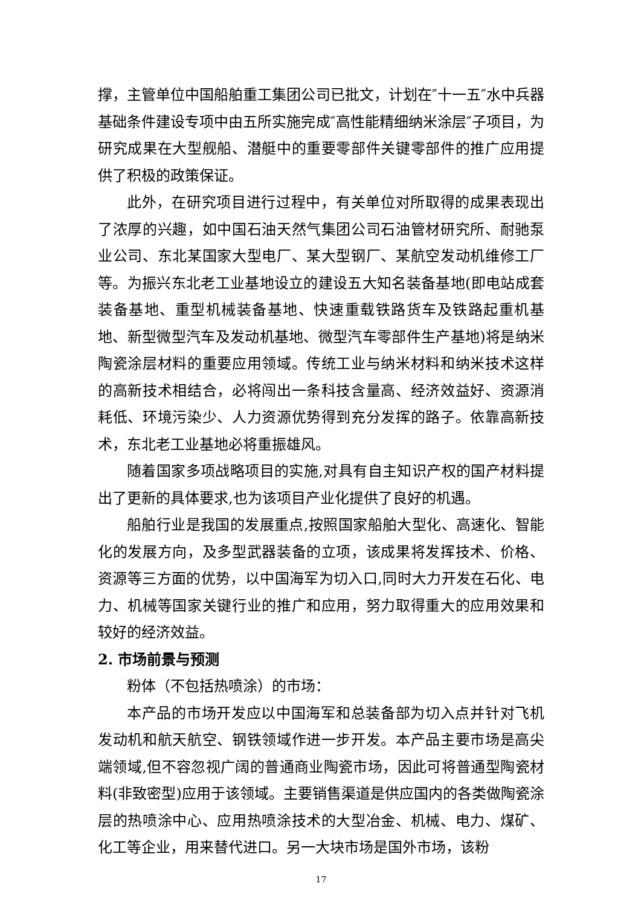撑，主管单位中国船舶重工集团公司已批文，计划在″十一五″水中兵器基础条件建设专项中由五所实施完成″高性能精细纳米涂层″子项目，为研究成果在大型舰船、潜艇中的重要零部件关键零部件的推广应用提供了积极的政策保证。
此外，在研究项目进行过程中，有关单位对所取得的成果表现出了浓厚的兴趣，如中国石油天然气集团公司石油管材研究所、耐驰泵业公司、东北某国家大型电厂、某大型钢厂、某航空发动机维修工厂等。为振兴东北老工业基地设立的建设五大知名装备基地(即电站成套装备基地、重型机械装备基地、快速重载铁路货车及铁路起重机基地、新型微型汽车及发动机基地、微型汽车零部件生产基地)将是纳米陶瓷涂层材料的重要应用领域。传统工业与纳米材料和纳米技术这样的高新技术相结合，必将闯出一条科技含量高、经济效益好、资源消耗低、环境污染少、人力资源优势得到充分发挥的路子。依靠高新技术，东北老工业基地必将重振雄风。
随着国家多项战略项目的实施,对具有自主知识产权的国产材料提出了更新的具体要求,也为该项目产业化提供了良好的机遇。
船舶行业是我国的发展重点,按照国家船舶大型化、高速化、智能化的发展方向，及多型武器装备的立项，该成果将发挥技术、价格、资源等三方面的优势，以中国海军为切入口,同时大力开发在石化、电力、机械等国家关键行业的推广和应用，努力取得重大的应用效果和较好的经济效益。
2. 市场前景与预测
粉体（不包括热喷涂）的市场：
本产品的市场开发应以中国海军和总装备部为切入点并针对飞机发动机和航天航空、钢铁领域作进一步开发。本产品主要市场是高尖端领域,但不容忽视广阔的普通商业陶瓷市场，因此可将普通型陶瓷材料(非致密型)应用于该领域。主要销售渠道是供应国内的各类做陶瓷涂层的热喷涂中心、应用热喷涂技术的大型冶金、机械、电力、煤矿、化工等企业，用来替代进口。另一大块市场是国外市场，该粉
17